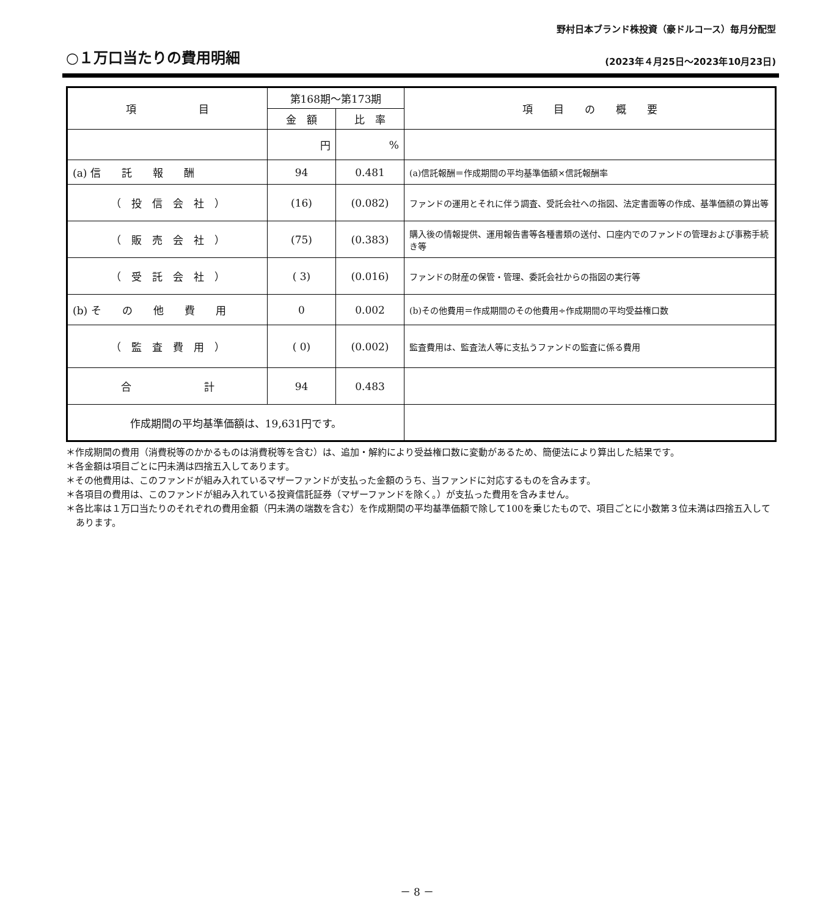野村日本ブランド株投資（豪ドルコース）毎月分配型
○１万口当たりの費用明細
(2023年４月25日～2023年10月23日)
| 項 目 | 第168期～第173期 | | 項 目 の 概 要 |
| --- | --- | --- | --- |
| | 金 額 | 比 率 | |
| | 円 | % | |
| (a) 信 託 報 酬 | 94 | 0.481 | (a)信託報酬＝作成期間の平均基準価額×信託報酬率 |
| （ 投 信 会 社 ） | (16) | (0.082) | ファンドの運用とそれに伴う調査、受託会社への指図、法定書面等の作成、基準価額の算出等 |
| （ 販 売 会 社 ） | (75) | (0.383) | 購入後の情報提供、運用報告書等各種書類の送付、口座内でのファンドの管理および事務手続き等 |
| （ 受 託 会 社 ） | ( 3) | (0.016) | ファンドの財産の保管・管理、委託会社からの指図の実行等 |
| (b) そ の 他 費 用 | 0 | 0.002 | (b)その他費用＝作成期間のその他費用÷作成期間の平均受益権口数 |
| （ 監 査 費 用 ） | ( 0) | (0.002) | 監査費用は、監査法人等に支払うファンドの監査に係る費用 |
| 合 計 | 94 | 0.483 | |
| 作成期間の平均基準価額は、19,631円です。 | | | |
＊作成期間の費用（消費税等のかかるものは消費税等を含む）は、追加・解約により受益権口数に変動があるため、簡便法により算出した結果です。
＊各金額は項目ごとに円未満は四捨五入してあります。
＊その他費用は、このファンドが組み入れているマザーファンドが支払った金額のうち、当ファンドに対応するものを含みます。
＊各項目の費用は、このファンドが組み入れている投資信託証券（マザーファンドを除く。）が支払った費用を含みません。
＊各比率は１万口当たりのそれぞれの費用金額（円未満の端数を含む）を作成期間の平均基準価額で除して100を乗じたもので、項目ごとに小数第３位未満は四捨五入してあります。
－ 8 －